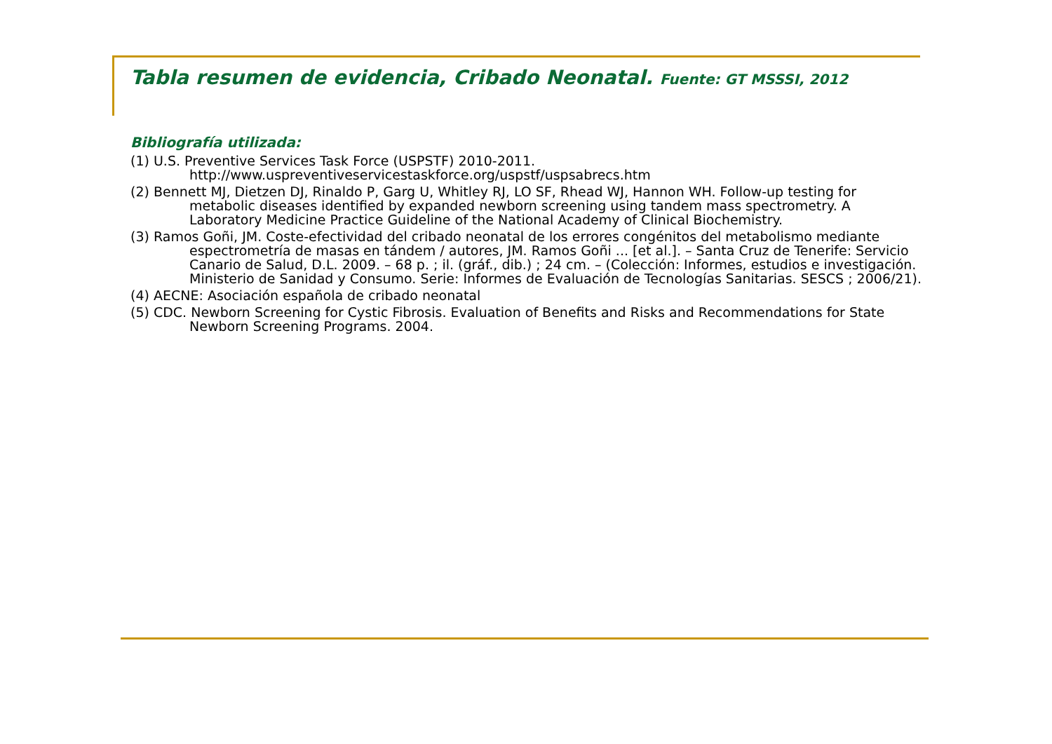Tabla resumen de evidencia, Cribado Neonatal. Fuente: GT MSSSI, 2012
Bibliografía utilizada:
(1) U.S. Preventive Services Task Force (USPSTF) 2010-2011.
http://www.uspreventiveservicestaskforce.org/uspstf/uspsabrecs.htm
(2) Bennett MJ, Dietzen DJ, Rinaldo P, Garg U, Whitley RJ, LO SF, Rhead WJ, Hannon WH. Follow-up testing for metabolic diseases identified by expanded newborn screening using tandem mass spectrometry. A Laboratory Medicine Practice Guideline of the National Academy of Clinical Biochemistry.
(3) Ramos Goñi, JM. Coste-efectividad del cribado neonatal de los errores congénitos del metabolismo mediante espectrometría de masas en tándem / autores, JM. Ramos Goñi ... [et al.]. – Santa Cruz de Tenerife: Servicio Canario de Salud, D.L. 2009. – 68 p. ; il. (gráf., dib.) ; 24 cm. – (Colección: Informes, estudios e investigación. Ministerio de Sanidad y Consumo. Serie: Informes de Evaluación de Tecnologías Sanitarias. SESCS ; 2006/21).
(4) AECNE: Asociación española de cribado neonatal
(5) CDC. Newborn Screening for Cystic Fibrosis. Evaluation of Benefits and Risks and Recommendations for State Newborn Screening Programs. 2004.